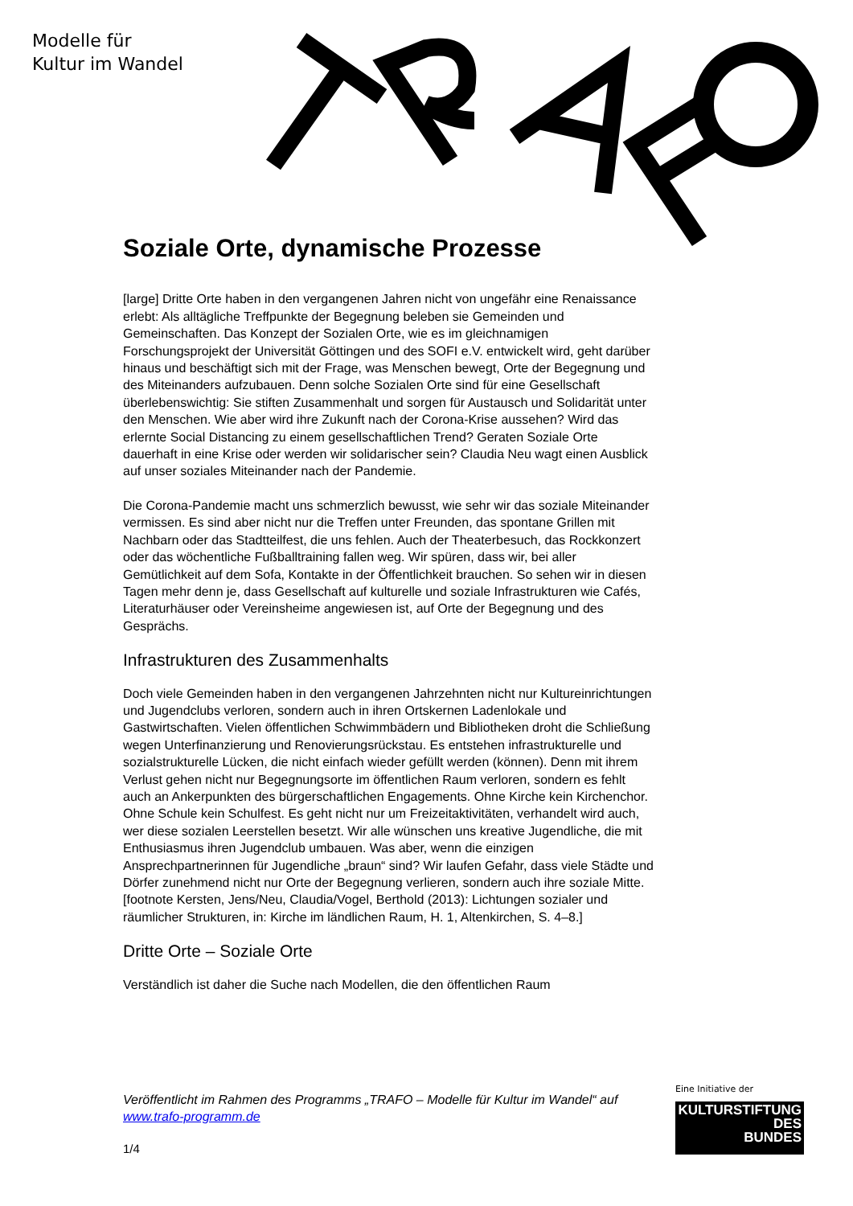Modelle für
Kultur im Wandel
Soziale Orte, dynamische Prozesse
[large] Dritte Orte haben in den vergangenen Jahren nicht von ungefähr eine Renaissance erlebt: Als alltägliche Treffpunkte der Begegnung beleben sie Gemeinden und Gemeinschaften. Das Konzept der Sozialen Orte, wie es im gleichnamigen Forschungsprojekt der Universität Göttingen und des SOFI e.V. entwickelt wird, geht darüber hinaus und beschäftigt sich mit der Frage, was Menschen bewegt, Orte der Begegnung und des Miteinanders aufzubauen. Denn solche Sozialen Orte sind für eine Gesellschaft überlebenswichtig: Sie stiften Zusammenhalt und sorgen für Austausch und Solidarität unter den Menschen. Wie aber wird ihre Zukunft nach der Corona-Krise aussehen? Wird das erlernte Social Distancing zu einem gesellschaftlichen Trend? Geraten Soziale Orte dauerhaft in eine Krise oder werden wir solidarischer sein? Claudia Neu wagt einen Ausblick auf unser soziales Miteinander nach der Pandemie.
Die Corona-Pandemie macht uns schmerzlich bewusst, wie sehr wir das soziale Miteinander vermissen. Es sind aber nicht nur die Treffen unter Freunden, das spontane Grillen mit Nachbarn oder das Stadtteilfest, die uns fehlen. Auch der Theaterbesuch, das Rockkonzert oder das wöchentliche Fußballtraining fallen weg. Wir spüren, dass wir, bei aller Gemütlichkeit auf dem Sofa, Kontakte in der Öffentlichkeit brauchen. So sehen wir in diesen Tagen mehr denn je, dass Gesellschaft auf kulturelle und soziale Infrastrukturen wie Cafés, Literaturhäuser oder Vereinsheime angewiesen ist, auf Orte der Begegnung und des Gesprächs.
Infrastrukturen des Zusammenhalts
Doch viele Gemeinden haben in den vergangenen Jahrzehnten nicht nur Kultureinrichtungen und Jugendclubs verloren, sondern auch in ihren Ortskernen Ladenlokale und Gastwirtschaften. Vielen öffentlichen Schwimmbädern und Bibliotheken droht die Schließung wegen Unterfinanzierung und Renovierungsrückstau. Es entstehen infrastrukturelle und sozialstrukturelle Lücken, die nicht einfach wieder gefüllt werden (können). Denn mit ihrem Verlust gehen nicht nur Begegnungsorte im öffentlichen Raum verloren, sondern es fehlt auch an Ankerpunkten des bürgerschaftlichen Engagements. Ohne Kirche kein Kirchenchor. Ohne Schule kein Schulfest. Es geht nicht nur um Freizeitaktivitäten, verhandelt wird auch, wer diese sozialen Leerstellen besetzt. Wir alle wünschen uns kreative Jugendliche, die mit Enthusiasmus ihren Jugendclub umbauen. Was aber, wenn die einzigen Ansprechpartnerinnen für Jugendliche „braun“ sind? Wir laufen Gefahr, dass viele Städte und Dörfer zunehmend nicht nur Orte der Begegnung verlieren, sondern auch ihre soziale Mitte.[footnote Kersten, Jens/Neu, Claudia/Vogel, Berthold (2013): Lichtungen sozialer und räumlicher Strukturen, in: Kirche im ländlichen Raum, H. 1, Altenkirchen, S. 4–8.]
Dritte Orte – Soziale Orte
Verständlich ist daher die Suche nach Modellen, die den öffentlichen Raum
Veröffentlicht im Rahmen des Programms „TRAFO – Modelle für Kultur im Wandel“ auf www.trafo-programm.de
1/4
Eine Initiative der
KULTURSTIFTUNG
DES
BUNDES